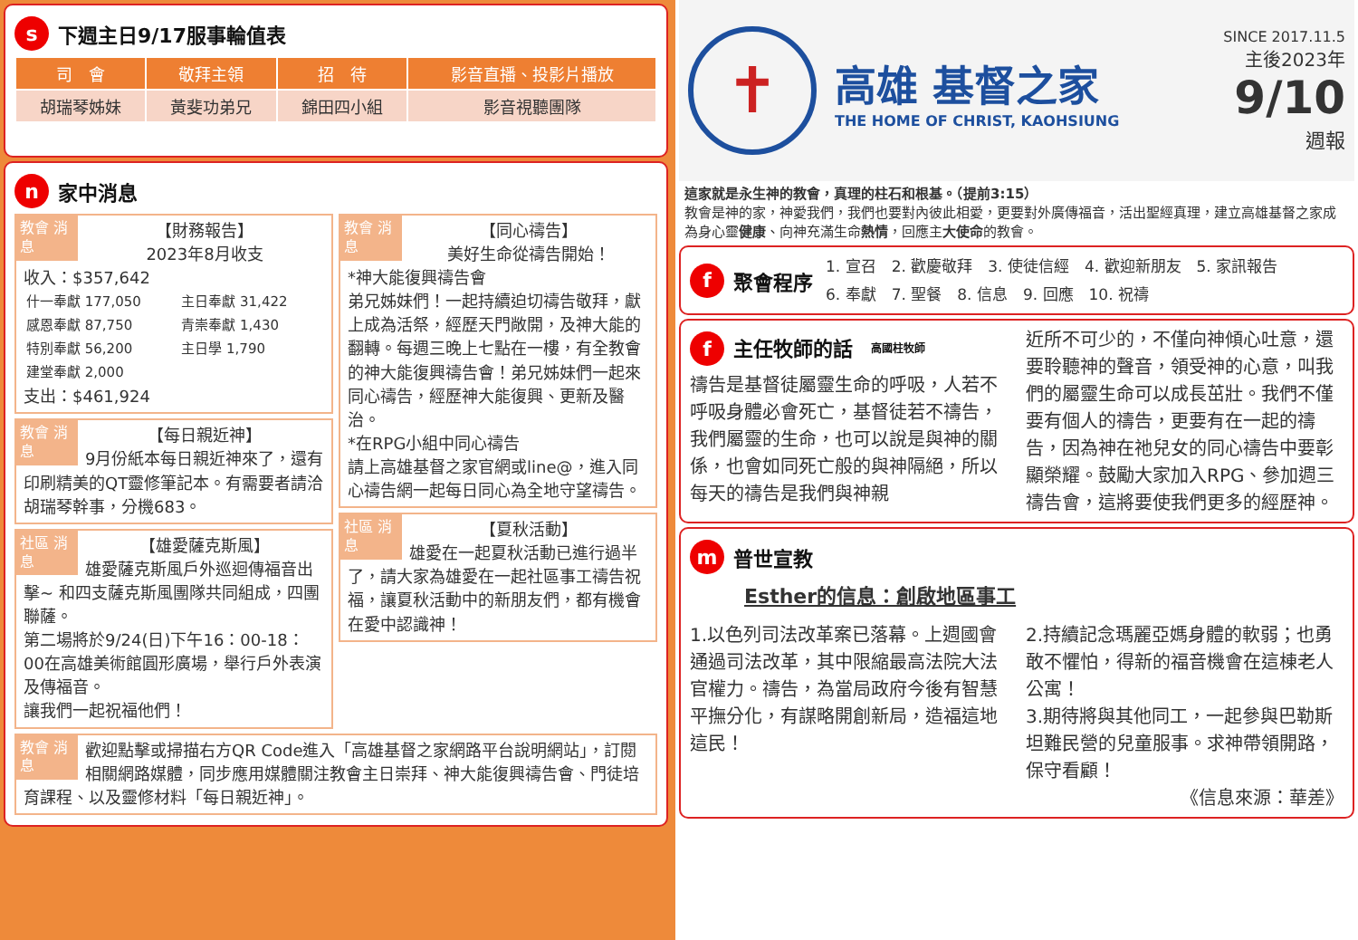s下週主日9/17服事輪值表
| 司 會 | 敬拜主領 | 招 待 | 影音直播、投影片播放 |
| --- | --- | --- | --- |
| 胡瑞琴姊妹 | 黃斐功弟兄 | 錦田四小組 | 影音視聽團隊 |
n家中消息
教會 消息
【財務報告】
2023年8月收支
收入：$357,642
| 什一奉獻 177,050 | 主日奉獻 31,422 |
| 感恩奉獻 87,750 | 青崇奉獻 1,430 |
| 特別奉獻 56,200 | 主日學 1,790 |
| 建堂奉獻 2,000 | |
支出：$461,924
教會 消息
【每日親近神】
9月份紙本每日親近神來了，還有印刷精美的QT靈修筆記本。有需要者請洽胡瑞琴幹事，分機683。
社區 消息
【雄愛薩克斯風】
雄愛薩克斯風戶外巡迴傳福音出擊~ 和四支薩克斯風團隊共同組成，四團聯薩。
第二場將於9/24(日)下午16：00-18：00在高雄美術館圓形廣場，舉行戶外表演及傳福音。
讓我們一起祝福他們！
教會 消息
【同心禱告】
美好生命從禱告開始！
*神大能復興禱告會
弟兄姊妹們！一起持續迫切禱告敬拜，獻上成為活祭，經歷天門敞開，及神大能的翻轉。每週三晚上七點在一樓，有全教會的神大能復興禱告會！弟兄姊妹們一起來同心禱告，經歷神大能復興、更新及醫治。
*在RPG小組中同心禱告
請上高雄基督之家官網或line@，進入同心禱告網一起每日同心為全地守望禱告。
社區 消息
【夏秋活動】
雄愛在一起夏秋活動已進行過半了，請大家為雄愛在一起社區事工禱告祝福，讓夏秋活動中的新朋友們，都有機會在愛中認識神！
教會 消息 歡迎點擊或掃描右方QR Code進入「高雄基督之家網路平台說明網站」，訂閱相關網路媒體，同步應用媒體關注教會主日崇拜、神大能復興禱告會、門徒培育課程、以及靈修材料「每日親近神」。
✝
高雄 基督之家
THE HOME OF CHRIST, KAOHSIUNG
SINCE 2017.11.5
主後2023年
9/10
週報
這家就是永生神的教會，真理的柱石和根基。（提前3:15）
教會是神的家，神愛我們，我們也要對內彼此相愛，更要對外廣傳福音，活出聖經真理，建立高雄基督之家成為身心靈健康、向神充滿生命熱情，回應主大使命的教會。
f聚會程序
1. 宣召　2. 歡慶敬拜　3. 使徒信經　4. 歡迎新朋友　5. 家訊報告
6. 奉獻　7. 聖餐　8. 信息　9. 回應　10. 祝禱
f主任牧師的話 高國柱牧師
禱告是基督徒屬靈生命的呼吸，人若不呼吸身體必會死亡，基督徒若不禱告，我們屬靈的生命，也可以說是與神的關係，也會如同死亡般的與神隔絕，所以每天的禱告是我們與神親
近所不可少的，不僅向神傾心吐意，還要聆聽神的聲音，領受神的心意，叫我們的屬靈生命可以成長茁壯。我們不僅要有個人的禱告，更要有在一起的禱告，因為神在祂兒女的同心禱告中要彰顯榮耀。鼓勵大家加入RPG、參加週三禱告會，這將要使我們更多的經歷神。
m普世宣教
Esther的信息：創啟地區事工
1.以色列司法改革案已落幕。上週國會通過司法改革，其中限縮最高法院大法官權力。禱告，為當局政府今後有智慧平撫分化，有謀略開創新局，造福這地這民！
2.持續記念瑪麗亞媽身體的軟弱；也勇敢不懼怕，得新的福音機會在這棟老人公寓！
3.期待將與其他同工，一起參與巴勒斯坦難民營的兒童服事。求神帶領開路，保守看顧！
《信息來源：華差》